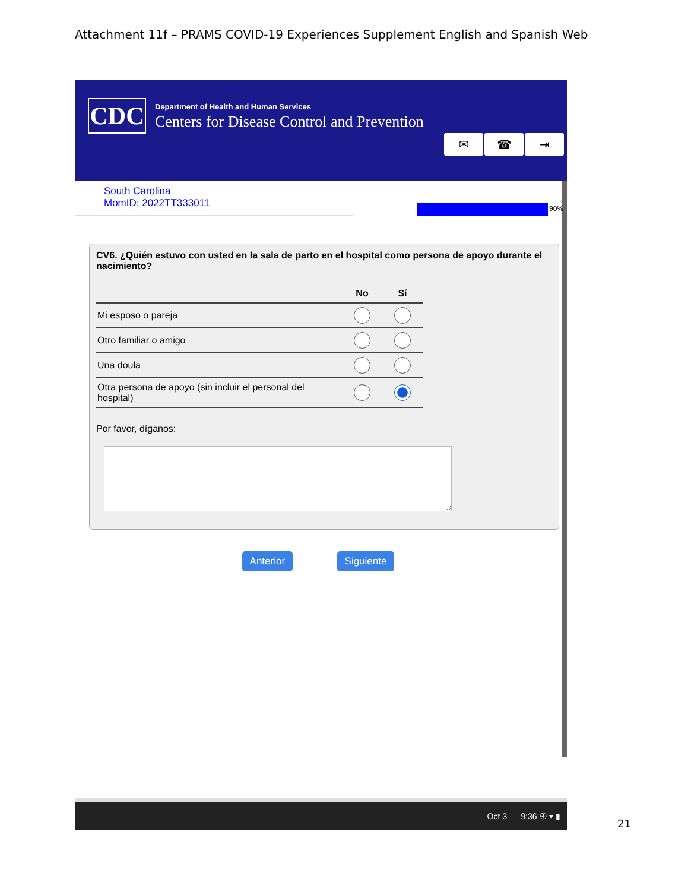Attachment 11f – PRAMS COVID-19 Experiences Supplement English and Spanish Web
CDC
Department of Health and Human Services
Centers for Disease Control and Prevention
✉ ☎ ⇥
South Carolina
MomID: 2022TT333011
90%
CV6. ¿Quién estuvo con usted en la sala de parto en el hospital como persona de apoyo durante el nacimiento?
| | No | Sí |
| --- | --- | --- |
| Mi esposo o pareja | | |
| Otro familiar o amigo | | |
| Una doula | | |
| Otra persona de apoyo (sin incluir el personal del hospital) | | |
Por favor, díganos:
Anterior Siguiente
Oct 3 9:36 ④ ▾ ▮
21